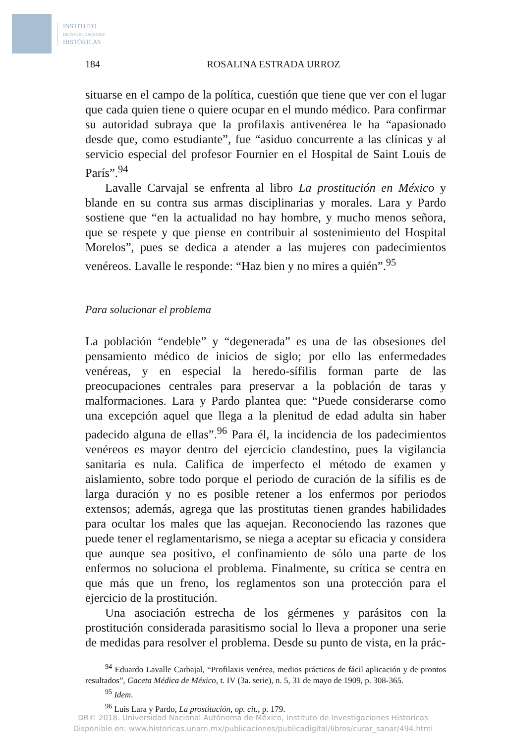INSTITUTO
DE INVESTIGACIONES
HISTÓRICAS
184 ROSALINA ESTRADA URROZ
situarse en el campo de la política, cuestión que tiene que ver con el lugar que cada quien tiene o quiere ocupar en el mundo médico. Para confirmar su autoridad subraya que la profilaxis antivenérea le ha “apasionado desde que, como estudiante”, fue “asiduo concurrente a las clínicas y al servicio especial del profesor Fournier en el Hospital de Saint Louis de París”.<sup>94</sup>
Lavalle Carvajal se enfrenta al libro La prostitución en México y blande en su contra sus armas disciplinarias y morales. Lara y Pardo sostiene que “en la actualidad no hay hombre, y mucho menos señora, que se respete y que piense en contribuir al sostenimiento del Hospital Morelos”, pues se dedica a atender a las mujeres con padecimientos venéreos. Lavalle le responde: “Haz bien y no mires a quién”.<sup>95</sup>
Para solucionar el problema
La población “endeble” y “degenerada” es una de las obsesiones del pensamiento médico de inicios de siglo; por ello las enfermedades venéreas, y en especial la heredo-sífilis forman parte de las preocupaciones centrales para preservar a la población de taras y malformaciones. Lara y Pardo plantea que: “Puede considerarse como una excepción aquel que llega a la plenitud de edad adulta sin haber padecido alguna de ellas”.<sup>96</sup> Para él, la incidencia de los padecimientos venéreos es mayor dentro del ejercicio clandestino, pues la vigilancia sanitaria es nula. Califica de imperfecto el método de examen y aislamiento, sobre todo porque el periodo de curación de la sífilis es de larga duración y no es posible retener a los enfermos por periodos extensos; además, agrega que las prostitutas tienen grandes habilidades para ocultar los males que las aquejan. Reconociendo las razones que puede tener el reglamentarismo, se niega a aceptar su eficacia y considera que aunque sea positivo, el confinamiento de sólo una parte de los enfermos no soluciona el problema. Finalmente, su crítica se centra en que más que un freno, los reglamentos son una protección para el ejercicio de la prostitución.
Una asociación estrecha de los gérmenes y parásitos con la prostitución considerada parasitismo social lo lleva a proponer una serie de medidas para resolver el problema. Desde su punto de vista, en la prác-
<sup>94</sup> Eduardo Lavalle Carbajal, “Profilaxis venérea, medios prácticos de fácil aplicación y de prontos resultados”, Gaceta Médica de México, t. IV (3a. serie), n. 5, 31 de mayo de 1909, p. 308-365.
<sup>95</sup> Idem.
<sup>96</sup> Luis Lara y Pardo, La prostitución, op. cit., p. 179.
DR© 2018. Universidad Nacional Autónoma de México, Instituto de Investigaciones Historicas
Disponible en: www.historicas.unam.mx/publicaciones/publicadigital/libros/curar_sanar/494.html